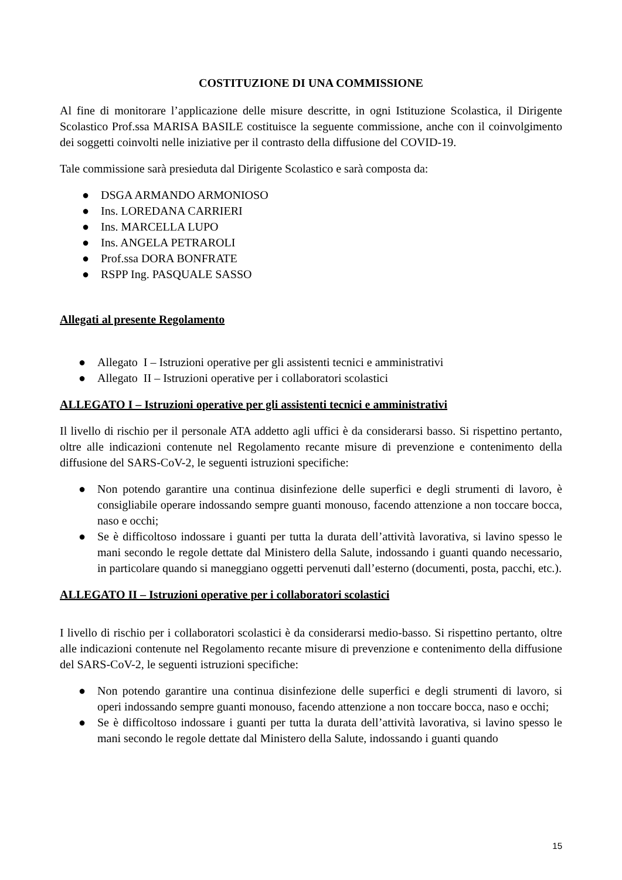COSTITUZIONE DI UNA COMMISSIONE
Al fine di monitorare l’applicazione delle misure descritte, in ogni Istituzione Scolastica, il Dirigente Scolastico Prof.ssa MARISA BASILE costituisce la seguente commissione, anche con il coinvolgimento dei soggetti coinvolti nelle iniziative per il contrasto della diffusione del COVID-19.
Tale commissione sarà presieduta dal Dirigente Scolastico e sarà composta da:
● DSGA ARMANDO ARMONIOSO
● Ins. LOREDANA CARRIERI
● Ins. MARCELLA LUPO
● Ins. ANGELA PETRAROLI
● Prof.ssa DORA BONFRATE
● RSPP Ing. PASQUALE SASSO
Allegati al presente Regolamento
● Allegato I – Istruzioni operative per gli assistenti tecnici e amministrativi
● Allegato II – Istruzioni operative per i collaboratori scolastici
ALLEGATO I – Istruzioni operative per gli assistenti tecnici e amministrativi
Il livello di rischio per il personale ATA addetto agli uffici è da considerarsi basso. Si rispettino pertanto, oltre alle indicazioni contenute nel Regolamento recante misure di prevenzione e contenimento della diffusione del SARS-CoV-2, le seguenti istruzioni specifiche:
● Non potendo garantire una continua disinfezione delle superfici e degli strumenti di lavoro, è consigliabile operare indossando sempre guanti monouso, facendo attenzione a non toccare bocca, naso e occhi;
● Se è difficoltoso indossare i guanti per tutta la durata dell’attività lavorativa, si lavino spesso le mani secondo le regole dettate dal Ministero della Salute, indossando i guanti quando necessario, in particolare quando si maneggiano oggetti pervenuti dall’esterno (documenti, posta, pacchi, etc.).
ALLEGATO II – Istruzioni operative per i collaboratori scolastici
I livello di rischio per i collaboratori scolastici è da considerarsi medio-basso. Si rispettino pertanto, oltre alle indicazioni contenute nel Regolamento recante misure di prevenzione e contenimento della diffusione del SARS-CoV-2, le seguenti istruzioni specifiche:
● Non potendo garantire una continua disinfezione delle superfici e degli strumenti di lavoro, si operi indossando sempre guanti monouso, facendo attenzione a non toccare bocca, naso e occhi;
● Se è difficoltoso indossare i guanti per tutta la durata dell’attività lavorativa, si lavino spesso le mani secondo le regole dettate dal Ministero della Salute, indossando i guanti quando
15